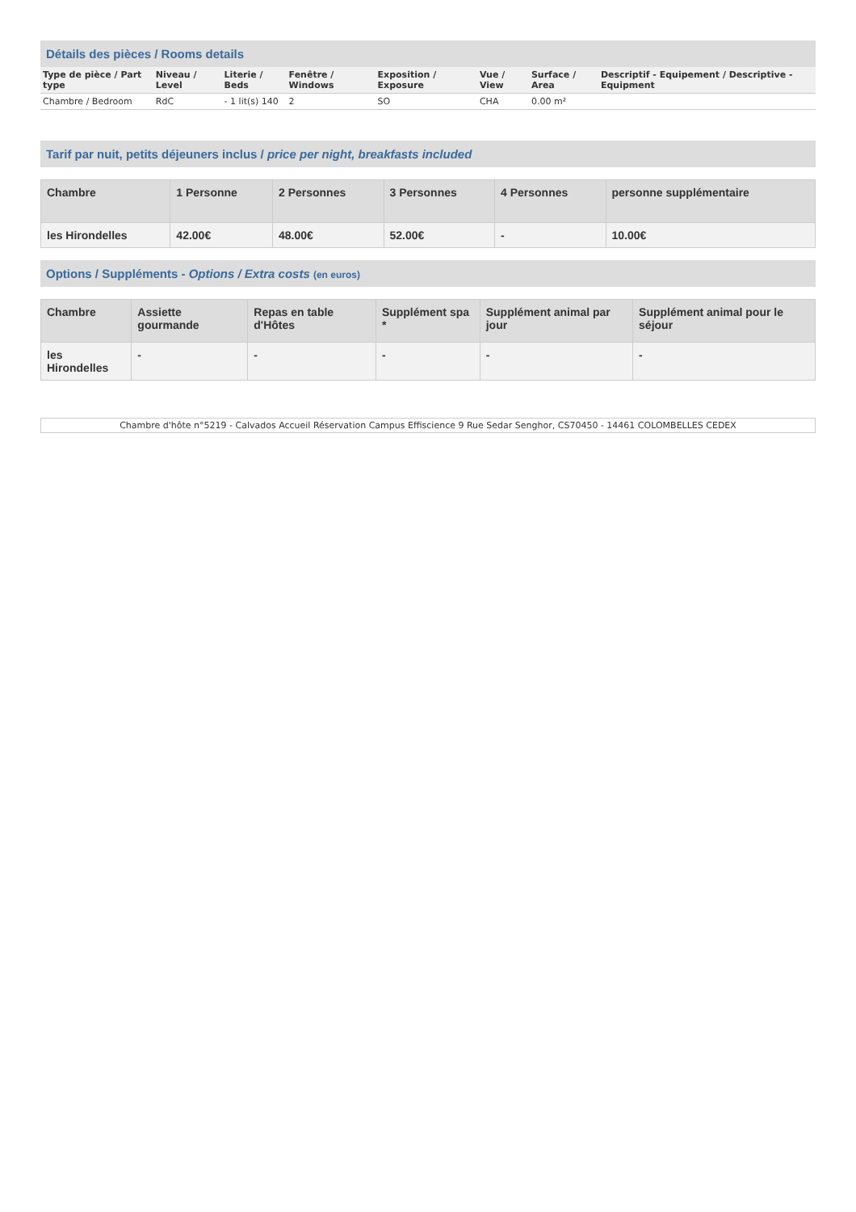Détails des pièces / Rooms details
| Type de pièce / Part type | Niveau / Level | Literie / Beds | Fenêtre / Windows | Exposition / Exposure | Vue / View | Surface / Area | Descriptif - Equipement / Descriptive - Equipment |
| --- | --- | --- | --- | --- | --- | --- | --- |
| Chambre / Bedroom | RdC | - 1 lit(s) 140 | 2 | SO | CHA | 0.00 m² | |
Tarif par nuit, petits déjeuners inclus / price per night, breakfasts included
| Chambre | 1 Personne | 2 Personnes | 3 Personnes | 4 Personnes | personne supplémentaire |
| --- | --- | --- | --- | --- | --- |
| les Hirondelles | 42.00€ | 48.00€ | 52.00€ | - | 10.00€ |
Options / Suppléments - Options / Extra costs (en euros)
| Chambre | Assiette gourmande | Repas en table d'Hôtes | Supplément spa * | Supplément animal par jour | Supplément animal pour le séjour |
| --- | --- | --- | --- | --- | --- |
| les Hirondelles | - | - | - | - | - |
Chambre d'hôte n°5219 - Calvados Accueil Réservation Campus Effiscience 9 Rue Sedar Senghor, CS70450 - 14461 COLOMBELLES CEDEX